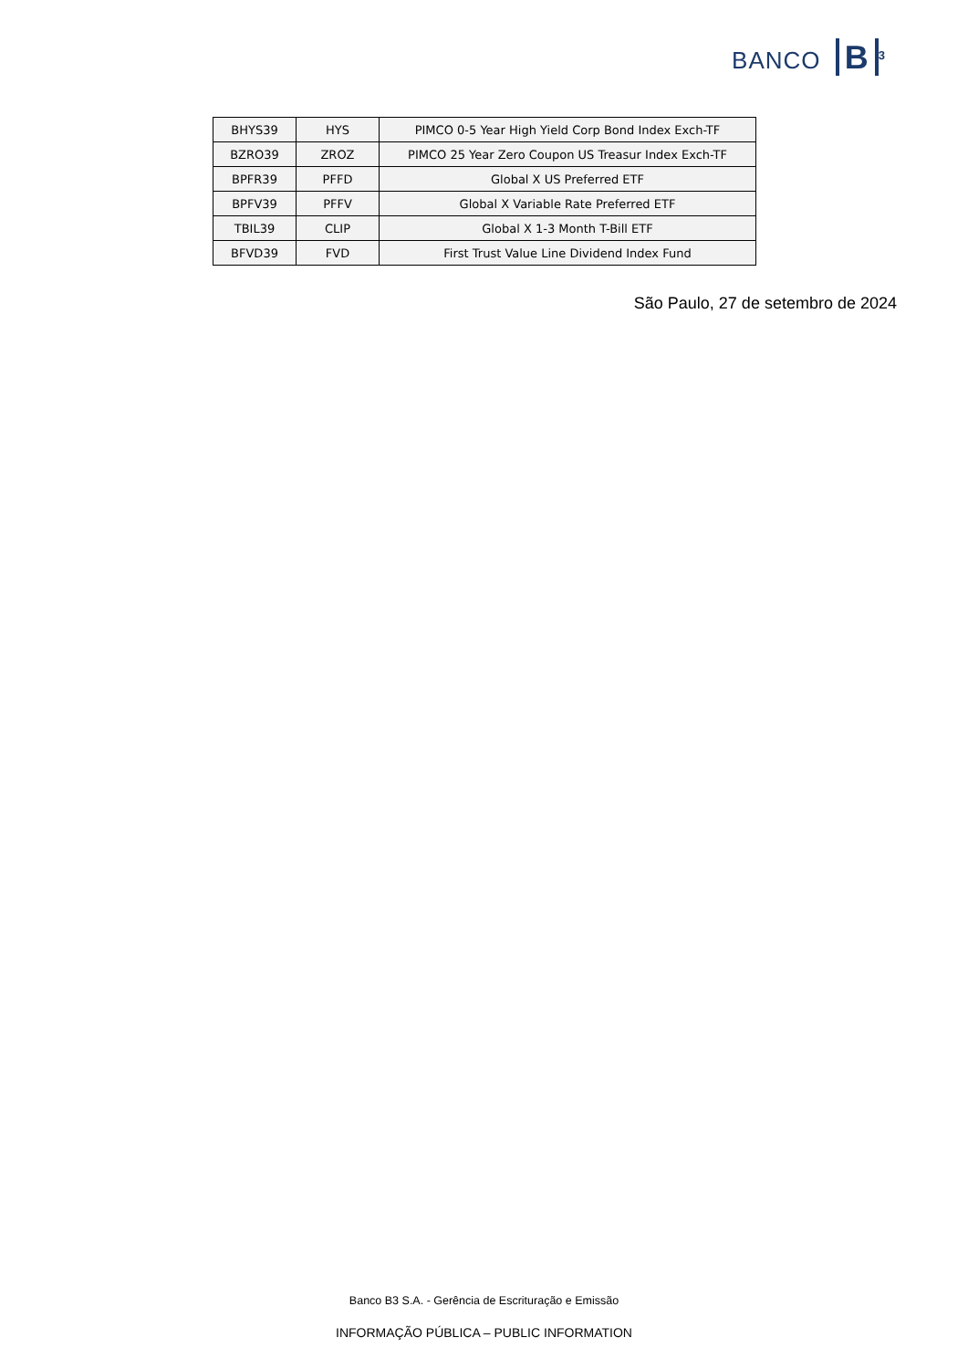BANCO B<sup>3</sup>
| BHYS39 | HYS | PIMCO 0-5 Year High Yield Corp Bond Index Exch-TF |
| BZRO39 | ZROZ | PIMCO 25 Year Zero Coupon US Treasur Index Exch-TF |
| BPFR39 | PFFD | Global X US Preferred ETF |
| BPFV39 | PFFV | Global X Variable Rate Preferred ETF |
| TBIL39 | CLIP | Global X 1-3 Month T-Bill ETF |
| BFVD39 | FVD | First Trust Value Line Dividend Index Fund |
São Paulo, 27 de setembro de 2024
Banco B3 S.A. - Gerência de Escrituração e Emissão
INFORMAÇÃO PÚBLICA – PUBLIC INFORMATION